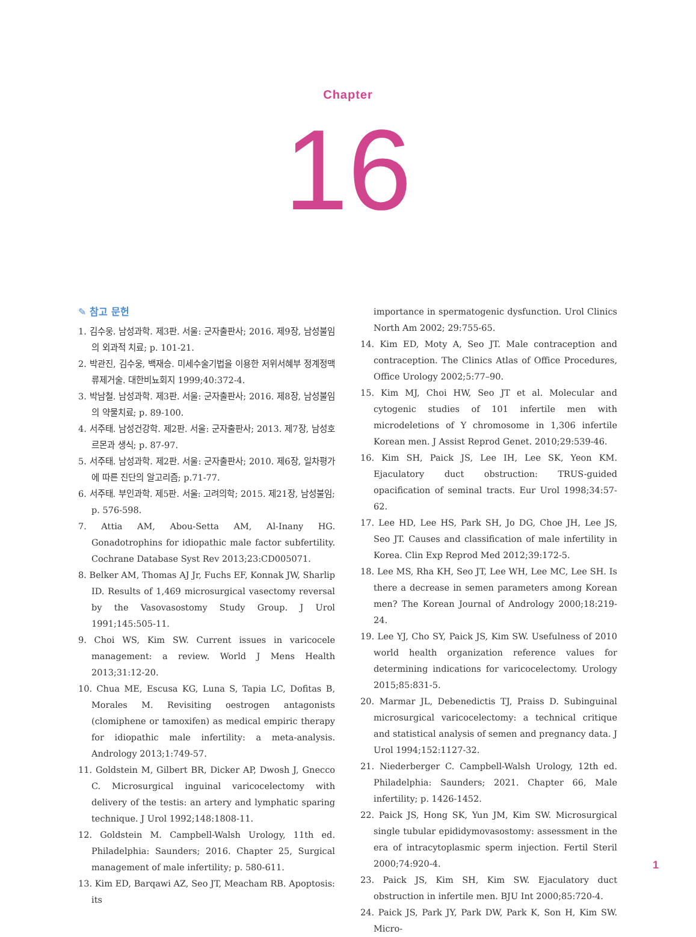Chapter
16
✎ 참고 문헌
1. 김수웅. 남성과학. 제3판. 서울: 군자출판사; 2016. 제9장, 남성불임의 외과적 치료; p. 101-21.
2. 박관진, 김수웅, 백재승. 미세수술기법을 이용한 저위서혜부 정계정맥류제거술. 대한비뇨회지 1999;40:372-4.
3. 박남철. 남성과학. 제3판. 서울: 군자출판사; 2016. 제8장, 남성불임의 약물치료; p. 89-100.
4. 서주태. 남성건강학. 제2판. 서울: 군자출판사; 2013. 제7장, 남성호르몬과 생식; p. 87-97.
5. 서주태. 남성과학. 제2판. 서울: 군자출판사; 2010. 제6장, 일차평가에 따른 진단의 알고리즘; p.71-77.
6. 서주태. 부인과학. 제5판. 서울: 고려의학; 2015. 제21장, 남성불임; p. 576-598.
7. Attia AM, Abou-Setta AM, Al-Inany HG. Gonadotrophins for idiopathic male factor subfertility. Cochrane Database Syst Rev 2013;23:CD005071.
8. Belker AM, Thomas AJ Jr, Fuchs EF, Konnak JW, Sharlip ID. Results of 1,469 microsurgical vasectomy reversal by the Vasovasostomy Study Group. J Urol 1991;145:505-11.
9. Choi WS, Kim SW. Current issues in varicocele management: a review. World J Mens Health 2013;31:12-20.
10. Chua ME, Escusa KG, Luna S, Tapia LC, Dofitas B, Morales M. Revisiting oestrogen antagonists (clomiphene or tamoxifen) as medical empiric therapy for idiopathic male infertility: a meta-analysis. Andrology 2013;1:749-57.
11. Goldstein M, Gilbert BR, Dicker AP, Dwosh J, Gnecco C. Microsurgical inguinal varicocelectomy with delivery of the testis: an artery and lymphatic sparing technique. J Urol 1992;148:1808-11.
12. Goldstein M. Campbell-Walsh Urology, 11th ed. Philadelphia: Saunders; 2016. Chapter 25, Surgical management of male infertility; p. 580-611.
13. Kim ED, Barqawi AZ, Seo JT, Meacham RB. Apoptosis: its
importance in spermatogenic dysfunction. Urol Clinics North Am 2002; 29:755-65.
14. Kim ED, Moty A, Seo JT. Male contraception and contraception. The Clinics Atlas of Office Procedures, Office Urology 2002;5:77–90.
15. Kim MJ, Choi HW, Seo JT et al. Molecular and cytogenic studies of 101 infertile men with microdeletions of Y chromosome in 1,306 infertile Korean men. J Assist Reprod Genet. 2010;29:539-46.
16. Kim SH, Paick JS, Lee IH, Lee SK, Yeon KM. Ejaculatory duct obstruction: TRUS-guided opacification of seminal tracts. Eur Urol 1998;34:57-62.
17. Lee HD, Lee HS, Park SH, Jo DG, Choe JH, Lee JS, Seo JT. Causes and classification of male infertility in Korea. Clin Exp Reprod Med 2012;39:172-5.
18. Lee MS, Rha KH, Seo JT, Lee WH, Lee MC, Lee SH. Is there a decrease in semen parameters among Korean men? The Korean Journal of Andrology 2000;18:219-24.
19. Lee YJ, Cho SY, Paick JS, Kim SW. Usefulness of 2010 world health organization reference values for determining indications for varicocelectomy. Urology 2015;85:831-5.
20. Marmar JL, Debenedictis TJ, Praiss D. Subinguinal microsurgical varicocelectomy: a technical critique and statistical analysis of semen and pregnancy data. J Urol 1994;152:1127-32.
21. Niederberger C. Campbell-Walsh Urology, 12th ed. Philadelphia: Saunders; 2021. Chapter 66, Male infertility; p. 1426-1452.
22. Paick JS, Hong SK, Yun JM, Kim SW. Microsurgical single tubular epididymovasostomy: assessment in the era of intracytoplasmic sperm injection. Fertil Steril 2000;74:920-4.
23. Paick JS, Kim SH, Kim SW. Ejaculatory duct obstruction in infertile men. BJU Int 2000;85:720-4.
24. Paick JS, Park JY, Park DW, Park K, Son H, Kim SW. Micro-
1